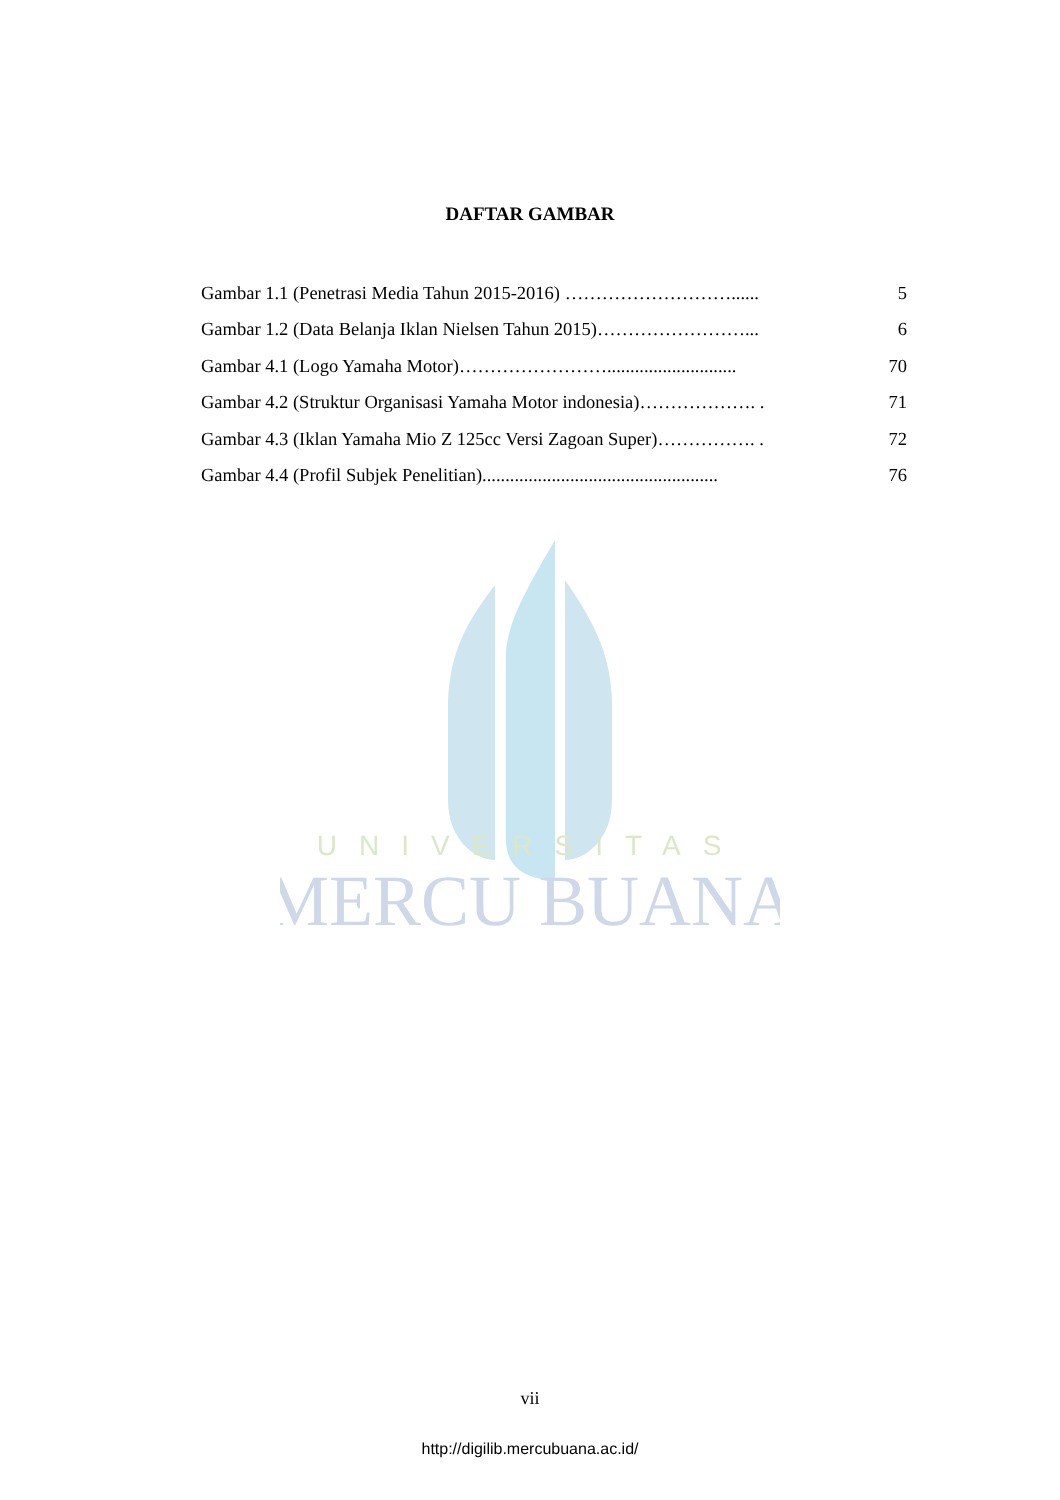UNIVERSITAS
MERCU BUANA
DAFTAR GAMBAR
| Gambar 1.1 (Penetrasi Media Tahun 2015-2016) ………………………...... | 5 |
| Gambar 1.2 (Data Belanja Iklan Nielsen Tahun 2015)……………………... | 6 |
| Gambar 4.1 (Logo Yamaha Motor)……………………............................ | 70 |
| Gambar 4.2 (Struktur Organisasi Yamaha Motor indonesia)………………. . | 71 |
| Gambar 4.3 (Iklan Yamaha Mio Z 125cc Versi Zagoan Super)……………. . | 72 |
| Gambar 4.4 (Profil Subjek Penelitian)................................................... | 76 |
vii
http://digilib.mercubuana.ac.id/